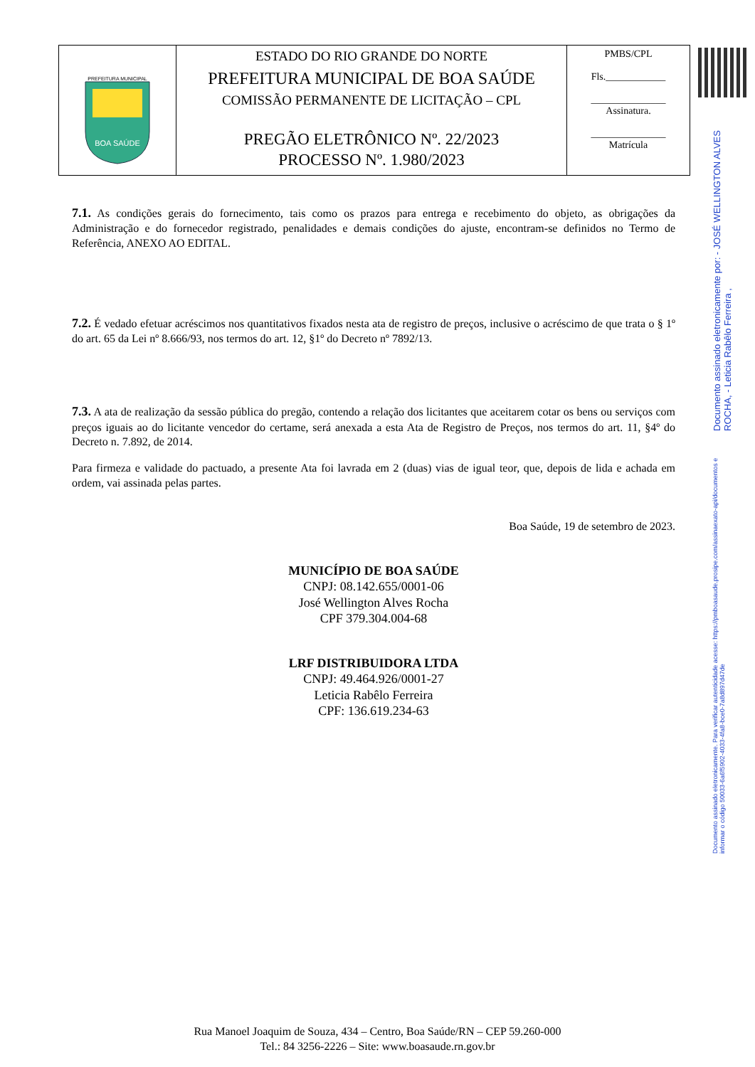| PREFEITURA MUNICIPAL BOA SAÚDE | ESTADO DO RIO GRANDE DO NORTE PREFEITURA MUNICIPAL DE BOA SAÚDE COMISSÃO PERMANENTE DE LICITAÇÃO – CPL PREGÃO ELETRÔNICO Nº. 22/2023 PROCESSO Nº. 1.980/2023 | PMBS/CPL Fls.____________ _______________ Assinatura. _______________ Matrícula |
Documento assinado eletronicamente por: - JOSÉ WELLINGTON ALVES ROCHA, - Leticia Rabêlo Ferreira , Documento assinado eletronicamente. Para verificar autenticidade acesse: https://pmboasaude.prosipe.com/assinaexato-api/documentos e informar o código 50033-6a6f5902-4033-4fa8-bce0-7a8d897d47de
7.1. As condições gerais do fornecimento, tais como os prazos para entrega e recebimento do objeto, as obrigações da Administração e do fornecedor registrado, penalidades e demais condições do ajuste, encontram-se definidos no Termo de Referência, ANEXO AO EDITAL.
7.2. É vedado efetuar acréscimos nos quantitativos fixados nesta ata de registro de preços, inclusive o acréscimo de que trata o § 1º do art. 65 da Lei nº 8.666/93, nos termos do art. 12, §1º do Decreto nº 7892/13.
7.3. A ata de realização da sessão pública do pregão, contendo a relação dos licitantes que aceitarem cotar os bens ou serviços com preços iguais ao do licitante vencedor do certame, será anexada a esta Ata de Registro de Preços, nos termos do art. 11, §4º do Decreto n. 7.892, de 2014.
Para firmeza e validade do pactuado, a presente Ata foi lavrada em 2 (duas) vias de igual teor, que, depois de lida e achada em ordem, vai assinada pelas partes.
Boa Saúde, 19 de setembro de 2023.
MUNICÍPIO DE BOA SAÚDE
CNPJ: 08.142.655/0001-06
José Wellington Alves Rocha
CPF 379.304.004-68
LRF DISTRIBUIDORA LTDA
CNPJ: 49.464.926/0001-27
Leticia Rabêlo Ferreira
CPF: 136.619.234-63
Rua Manoel Joaquim de Souza, 434 – Centro, Boa Saúde/RN – CEP 59.260-000
Tel.: 84 3256-2226 – Site: www.boasaude.rn.gov.br